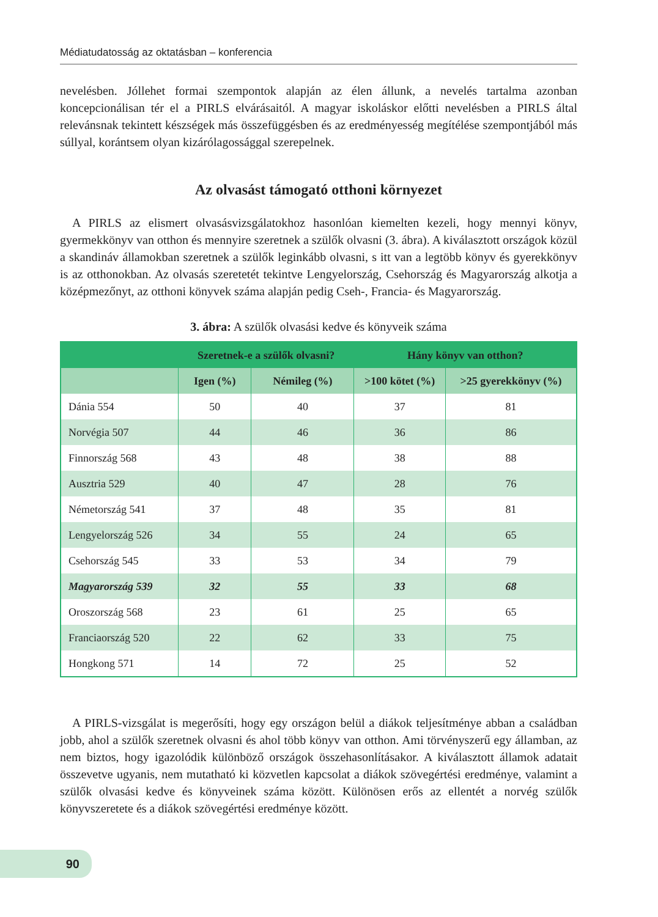Médiatudatosság az oktatásban – konferencia
nevelésben. Jóllehet formai szempontok alapján az élen állunk, a nevelés tartalma azonban koncepcionálisan tér el a PIRLS elvárásaitól. A magyar iskoláskor előtti nevelésben a PIRLS által relevánsnak tekintett készségek más összefüggésben és az eredményesség megítélése szempontjából más súllyal, korántsem olyan kizárólagossággal szerepelnek.
Az olvasást támogató otthoni környezet
A PIRLS az elismert olvasásvizsgálatokhoz hasonlóan kiemelten kezeli, hogy mennyi könyv, gyermekkönyv van otthon és mennyire szeretnek a szülők olvasni (3. ábra). A kiválasztott országok közül a skandináv államokban szeretnek a szülők leginkább olvasni, s itt van a legtöbb könyv és gyerekkönyv is az otthonokban. Az olvasás szeretetét tekintve Lengyelország, Csehország és Magyarország alkotja a középmezőnyt, az otthoni könyvek száma alapján pedig Cseh-, Francia- és Magyarország.
3. ábra: A szülők olvasási kedve és könyveik száma
| | Szeretnek-e a szülők olvasni? | | Hány könyv van otthon? | |
| --- | --- | --- | --- | --- |
| | Igen (%) | Némileg (%) | >100 kötet (%) | >25 gyerekkönyv (%) |
| Dánia 554 | 50 | 40 | 37 | 81 |
| Norvégia 507 | 44 | 46 | 36 | 86 |
| Finnország 568 | 43 | 48 | 38 | 88 |
| Ausztria 529 | 40 | 47 | 28 | 76 |
| Németország 541 | 37 | 48 | 35 | 81 |
| Lengyelország 526 | 34 | 55 | 24 | 65 |
| Csehország 545 | 33 | 53 | 34 | 79 |
| Magyarország 539 | 32 | 55 | 33 | 68 |
| Oroszország 568 | 23 | 61 | 25 | 65 |
| Franciaország 520 | 22 | 62 | 33 | 75 |
| Hongkong 571 | 14 | 72 | 25 | 52 |
A PIRLS-vizsgálat is megerősíti, hogy egy országon belül a diákok teljesítménye abban a családban jobb, ahol a szülők szeretnek olvasni és ahol több könyv van otthon. Ami törvényszerű egy államban, az nem biztos, hogy igazolódik különböző országok összehasonlításakor. A kiválasztott államok adatait összevetve ugyanis, nem mutatható ki közvetlen kapcsolat a diákok szövegértési eredménye, valamint a szülők olvasási kedve és könyveinek száma között. Különösen erős az ellentét a norvég szülők könyvszeretete és a diákok szövegértési eredménye között.
90